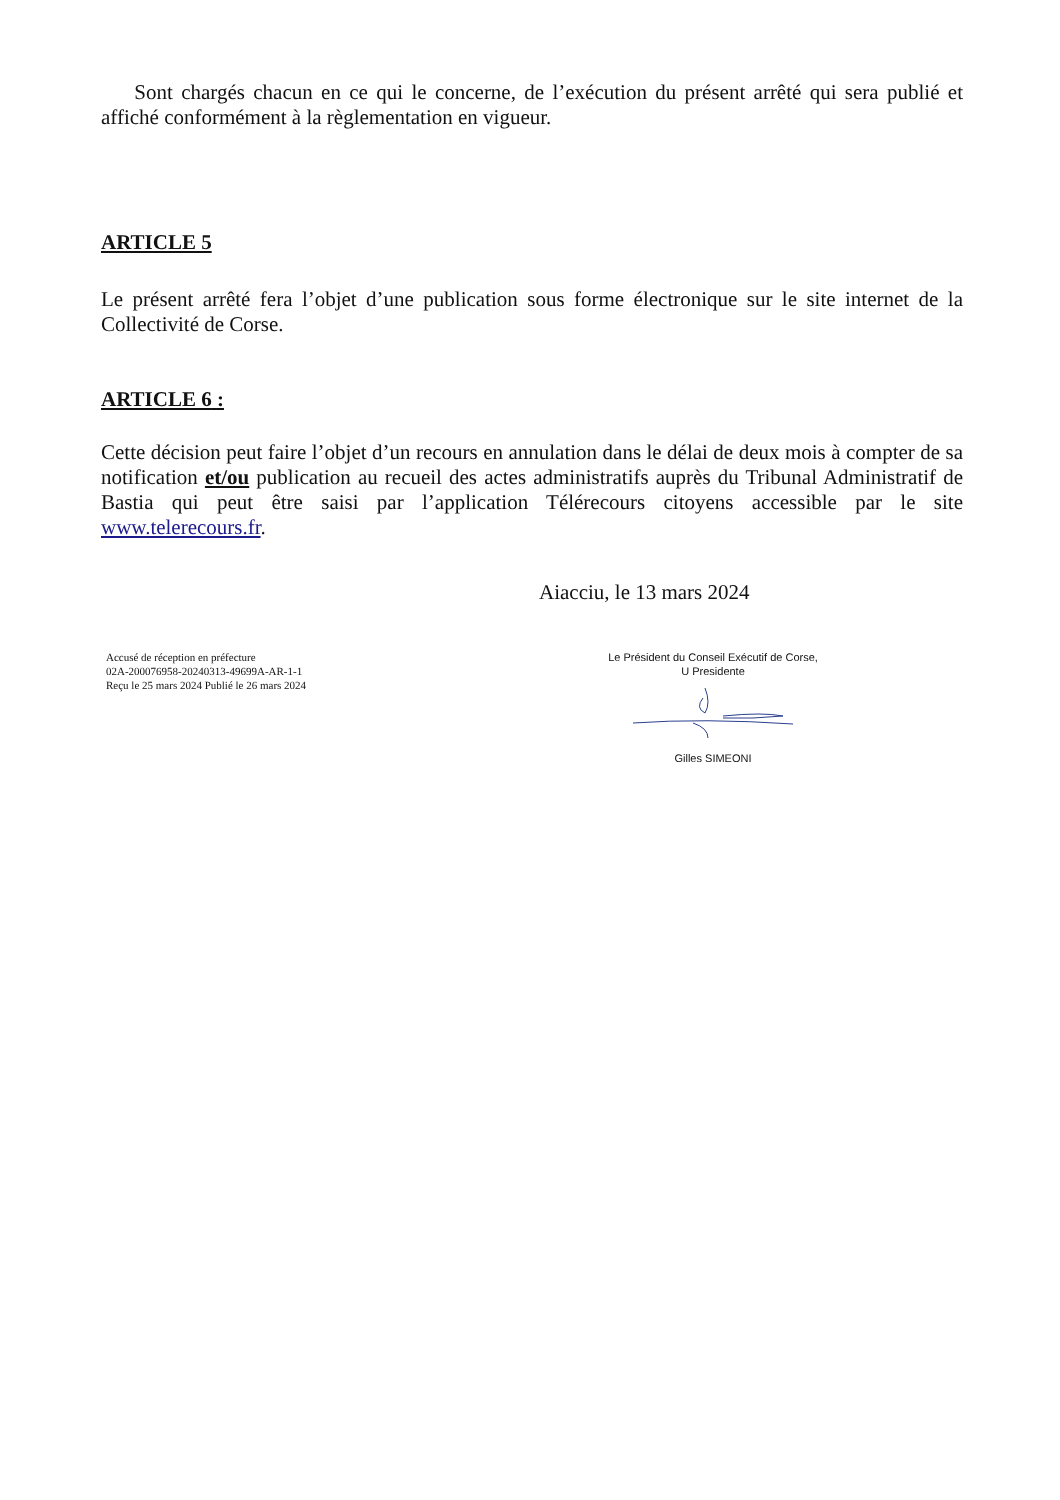Sont chargés chacun en ce qui le concerne, de l’exécution du présent arrêté qui sera publié et affiché conformément à la règlementation en vigueur.
ARTICLE 5
Le présent arrêté fera l’objet d’une publication sous forme électronique sur le site internet de la Collectivité de Corse.
ARTICLE 6 :
Cette décision peut faire l’objet d’un recours en annulation dans le délai de deux mois à compter de sa notification et/ou publication au recueil des actes administratifs auprès du Tribunal Administratif de Bastia qui peut être saisi par l’application Télérecours citoyens accessible par le site www.telerecours.fr.
Aiacciu, le 13 mars 2024
Accusé de réception en préfecture
02A-200076958-20240313-49699A-AR-1-1
Reçu le 25 mars 2024 Publié le 26 mars 2024
Le Président du Conseil Exécutif de Corse,
U Presidente
Gilles SIMEONI